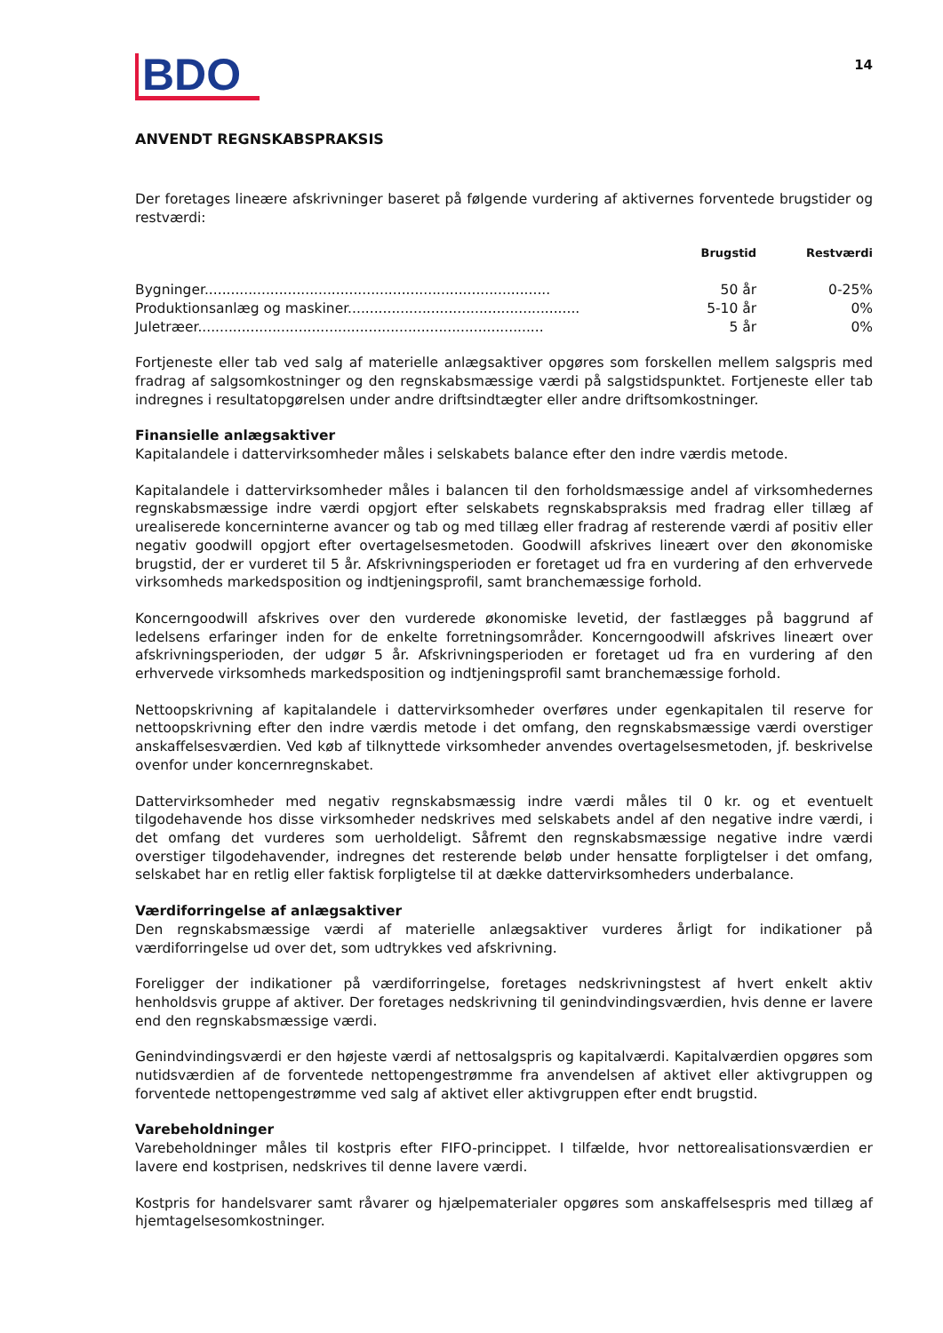BDO
14
ANVENDT REGNSKABSPRAKSIS
Der foretages lineære afskrivninger baseret på følgende vurdering af aktivernes forventede brugstider og restværdi:
| | Brugstid | Restværdi |
| --- | --- | --- |
| Bygninger............................................................................... | 50 år | 0-25% |
| Produktionsanlæg og maskiner..................................................... | 5-10 år | 0% |
| Juletræer............................................................................... | 5 år | 0% |
Fortjeneste eller tab ved salg af materielle anlægsaktiver opgøres som forskellen mellem salgspris med fradrag af salgsomkostninger og den regnskabsmæssige værdi på salgstidspunktet. Fortjeneste eller tab indregnes i resultatopgørelsen under andre driftsindtægter eller andre driftsomkostninger.
Finansielle anlægsaktiver
Kapitalandele i dattervirksomheder måles i selskabets balance efter den indre værdis metode.
Kapitalandele i dattervirksomheder måles i balancen til den forholdsmæssige andel af virksomhedernes regnskabsmæssige indre værdi opgjort efter selskabets regnskabspraksis med fradrag eller tillæg af urealiserede koncerninterne avancer og tab og med tillæg eller fradrag af resterende værdi af positiv eller negativ goodwill opgjort efter overtagelsesmetoden. Goodwill afskrives lineært over den økonomiske brugstid, der er vurderet til 5 år. Afskrivningsperioden er foretaget ud fra en vurdering af den erhvervede virksomheds markedsposition og indtjeningsprofil, samt branchemæssige forhold.
Koncerngoodwill afskrives over den vurderede økonomiske levetid, der fastlægges på baggrund af ledelsens erfaringer inden for de enkelte forretningsområder. Koncerngoodwill afskrives lineært over afskrivningsperioden, der udgør 5 år. Afskrivningsperioden er foretaget ud fra en vurdering af den erhvervede virksomheds markedsposition og indtjeningsprofil samt branchemæssige forhold.
Nettoopskrivning af kapitalandele i dattervirksomheder overføres under egenkapitalen til reserve for nettoopskrivning efter den indre værdis metode i det omfang, den regnskabsmæssige værdi overstiger anskaffelsesværdien. Ved køb af tilknyttede virksomheder anvendes overtagelsesmetoden, jf. beskrivelse ovenfor under koncernregnskabet.
Dattervirksomheder med negativ regnskabsmæssig indre værdi måles til 0 kr. og et eventuelt tilgodehavende hos disse virksomheder nedskrives med selskabets andel af den negative indre værdi, i det omfang det vurderes som uerholdeligt. Såfremt den regnskabsmæssige negative indre værdi overstiger tilgodehavender, indregnes det resterende beløb under hensatte forpligtelser i det omfang, selskabet har en retlig eller faktisk forpligtelse til at dække dattervirksomheders underbalance.
Værdiforringelse af anlægsaktiver
Den regnskabsmæssige værdi af materielle anlægsaktiver vurderes årligt for indikationer på værdiforringelse ud over det, som udtrykkes ved afskrivning.
Foreligger der indikationer på værdiforringelse, foretages nedskrivningstest af hvert enkelt aktiv henholdsvis gruppe af aktiver. Der foretages nedskrivning til genindvindingsværdien, hvis denne er lavere end den regnskabsmæssige værdi.
Genindvindingsværdi er den højeste værdi af nettosalgspris og kapitalværdi. Kapitalværdien opgøres som nutidsværdien af de forventede nettopengestrømme fra anvendelsen af aktivet eller aktivgruppen og forventede nettopengestrømme ved salg af aktivet eller aktivgruppen efter endt brugstid.
Varebeholdninger
Varebeholdninger måles til kostpris efter FIFO-princippet. I tilfælde, hvor nettorealisationsværdien er lavere end kostprisen, nedskrives til denne lavere værdi.
Kostpris for handelsvarer samt råvarer og hjælpematerialer opgøres som anskaffelsespris med tillæg af hjemtagelsesomkostninger.